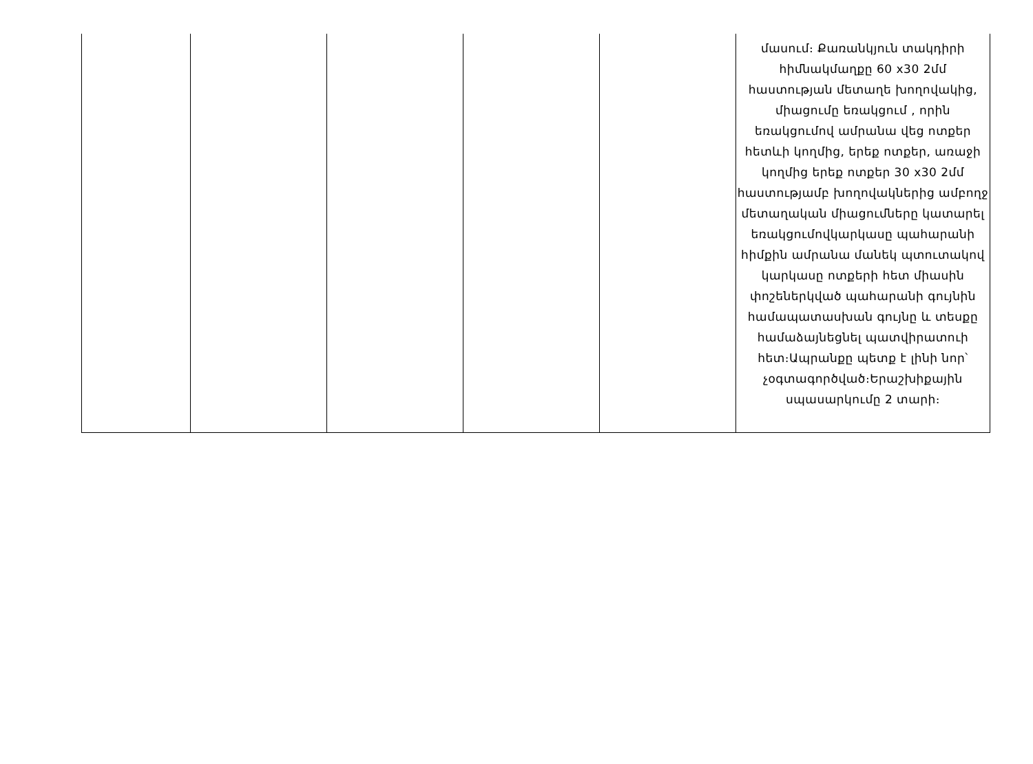| | | | | | մասում։ Քառանկյուն տակդիրի հիմնակմաղքը 60 x30 2մմ հաստության մետաղե խողովակից, միացումը եռակցում , որին եռակցումով ամրանա վեց ոտքեր հետևի կողմից, երեք ոտքեր, առաջի կողմից երեք ոտքեր 30 x30 2մմ հաստությամբ խողովակներից ամբողջ մետաղական միացումները կատարել եռակցումովկարկասը պահարանի հիմքին ամրանա մանեկ պտուտակով կարկասը ոտքերի հետ միասին փոշեներկված պահարանի գույնին համապատասխան գույնը և տեսքը համաձայնեցնել պատվիրատուի հետ։Ապրանքը պետք է լինի նոր՝ չօգտագործված։Երաշխիքային սպասարկումը 2 տարի։ |